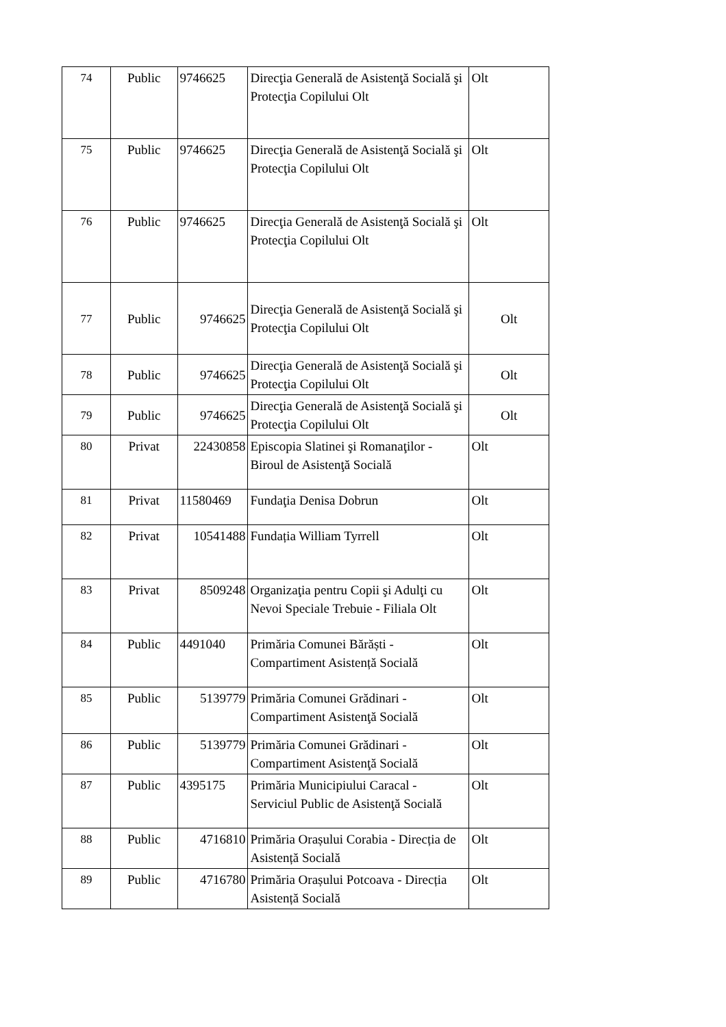| 74 | Public | 9746625 | Direcţia Generală de Asistenţă Socială şi Protecţia Copilului Olt | Olt |
| 75 | Public | 9746625 | Direcţia Generală de Asistenţă Socială şi Protecţia Copilului Olt | Olt |
| 76 | Public | 9746625 | Direcţia Generală de Asistenţă Socială şi Protecţia Copilului Olt | Olt |
| 77 | Public | 9746625 | Direcţia Generală de Asistenţă Socială şi Protecţia Copilului Olt | Olt |
| 78 | Public | 9746625 | Direcţia Generală de Asistenţă Socială şi Protecţia Copilului Olt | Olt |
| 79 | Public | 9746625 | Direcţia Generală de Asistenţă Socială şi Protecţia Copilului Olt | Olt |
| 80 | Privat | 22430858 | Episcopia Slatinei şi Romanaţilor - Biroul de Asistenţă Socială | Olt |
| 81 | Privat | 11580469 | Fundaţia Denisa Dobrun | Olt |
| 82 | Privat | 10541488 | Fundația William Tyrrell | Olt |
| 83 | Privat | 8509248 | Organizaţia pentru Copii şi Adulţi cu Nevoi Speciale Trebuie - Filiala Olt | Olt |
| 84 | Public | 4491040 | Primăria Comunei Bărăști - Compartiment Asistență Socială | Olt |
| 85 | Public | 5139779 | Primăria Comunei Grădinari - Compartiment Asistenţă Socială | Olt |
| 86 | Public | 5139779 | Primăria Comunei Grădinari - Compartiment Asistenţă Socială | Olt |
| 87 | Public | 4395175 | Primăria Municipiului Caracal - Serviciul Public de Asistenţă Socială | Olt |
| 88 | Public | 4716810 | Primăria Orașului Corabia - Direcția de Asistență Socială | Olt |
| 89 | Public | 4716780 | Primăria Orașului Potcoava - Direcția Asistență Socială | Olt |